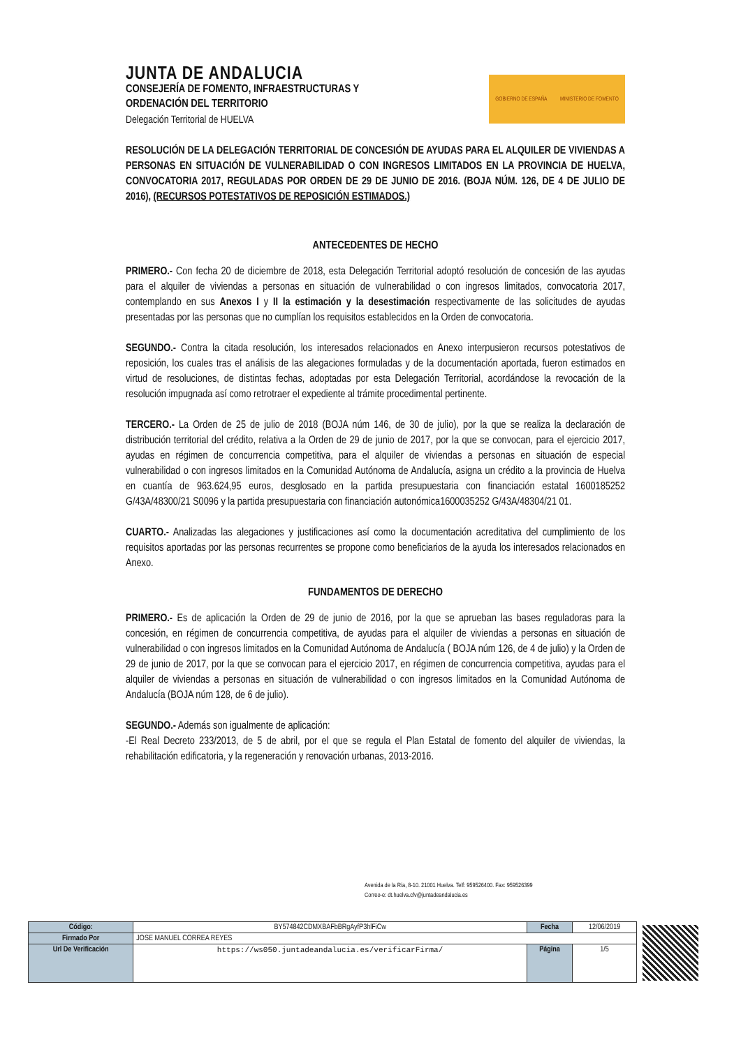JUNTA DE ANDALUCIA
CONSEJERÍA DE FOMENTO, INFRAESTRUCTURAS Y
ORDENACIÓN DEL TERRITORIO
Delegación Territorial de HUELVA
GOBIERNO DE ESPAÑA MINISTERIO DE FOMENTO
RESOLUCIÓN DE LA DELEGACIÓN TERRITORIAL DE CONCESIÓN DE AYUDAS PARA EL ALQUILER DE VIVIENDAS A PERSONAS EN SITUACIÓN DE VULNERABILIDAD O CON INGRESOS LIMITADOS EN LA PROVINCIA DE HUELVA, CONVOCATORIA 2017, REGULADAS POR ORDEN DE 29 DE JUNIO DE 2016. (BOJA NÚM. 126, DE 4 DE JULIO DE 2016), (RECURSOS POTESTATIVOS DE REPOSICIÓN ESTIMADOS.)
ANTECEDENTES DE HECHO
PRIMERO.- Con fecha 20 de diciembre de 2018, esta Delegación Territorial adoptó resolución de concesión de las ayudas para el alquiler de viviendas a personas en situación de vulnerabilidad o con ingresos limitados, convocatoria 2017, contemplando en sus Anexos I y II la estimación y la desestimación respectivamente de las solicitudes de ayudas presentadas por las personas que no cumplían los requisitos establecidos en la Orden de convocatoria.
SEGUNDO.- Contra la citada resolución, los interesados relacionados en Anexo interpusieron recursos potestativos de reposición, los cuales tras el análisis de las alegaciones formuladas y de la documentación aportada, fueron estimados en virtud de resoluciones, de distintas fechas, adoptadas por esta Delegación Territorial, acordándose la revocación de la resolución impugnada así como retrotraer el expediente al trámite procedimental pertinente.
TERCERO.- La Orden de 25 de julio de 2018 (BOJA núm 146, de 30 de julio), por la que se realiza la declaración de distribución territorial del crédito, relativa a la Orden de 29 de junio de 2017, por la que se convocan, para el ejercicio 2017, ayudas en régimen de concurrencia competitiva, para el alquiler de viviendas a personas en situación de especial vulnerabilidad o con ingresos limitados en la Comunidad Autónoma de Andalucía, asigna un crédito a la provincia de Huelva en cuantía de 963.624,95 euros, desglosado en la partida presupuestaria con financiación estatal 1600185252 G/43A/48300/21 S0096 y la partida presupuestaria con financiación autonómica1600035252 G/43A/48304/21 01.
CUARTO.- Analizadas las alegaciones y justificaciones así como la documentación acreditativa del cumplimiento de los requisitos aportadas por las personas recurrentes se propone como beneficiarios de la ayuda los interesados relacionados en Anexo.
FUNDAMENTOS DE DERECHO
PRIMERO.- Es de aplicación la Orden de 29 de junio de 2016, por la que se aprueban las bases reguladoras para la concesión, en régimen de concurrencia competitiva, de ayudas para el alquiler de viviendas a personas en situación de vulnerabilidad o con ingresos limitados en la Comunidad Autónoma de Andalucía ( BOJA núm 126, de 4 de julio) y la Orden de 29 de junio de 2017, por la que se convocan para el ejercicio 2017, en régimen de concurrencia competitiva, ayudas para el alquiler de viviendas a personas en situación de vulnerabilidad o con ingresos limitados en la Comunidad Autónoma de Andalucía (BOJA núm 128, de 6 de julio).
SEGUNDO.- Además son igualmente de aplicación:
-El Real Decreto 233/2013, de 5 de abril, por el que se regula el Plan Estatal de fomento del alquiler de viviendas, la rehabilitación edificatoria, y la regeneración y renovación urbanas, 2013-2016.
Avenida de la Ría, 8-10. 21001 Huelva. Telf: 959526400. Fax: 959526399
Correo-e: dt.huelva.cfv@juntadeandalucia.es
| Código: | BY574842CDMXBAFbBRgAyfP3hlFiCw | Fecha | 12/06/2019 |
| Firmado Por | JOSE MANUEL CORREA REYES | | |
| Url De Verificación | https://ws050.juntadeandalucia.es/verificarFirma/ | Página | 1/5 |